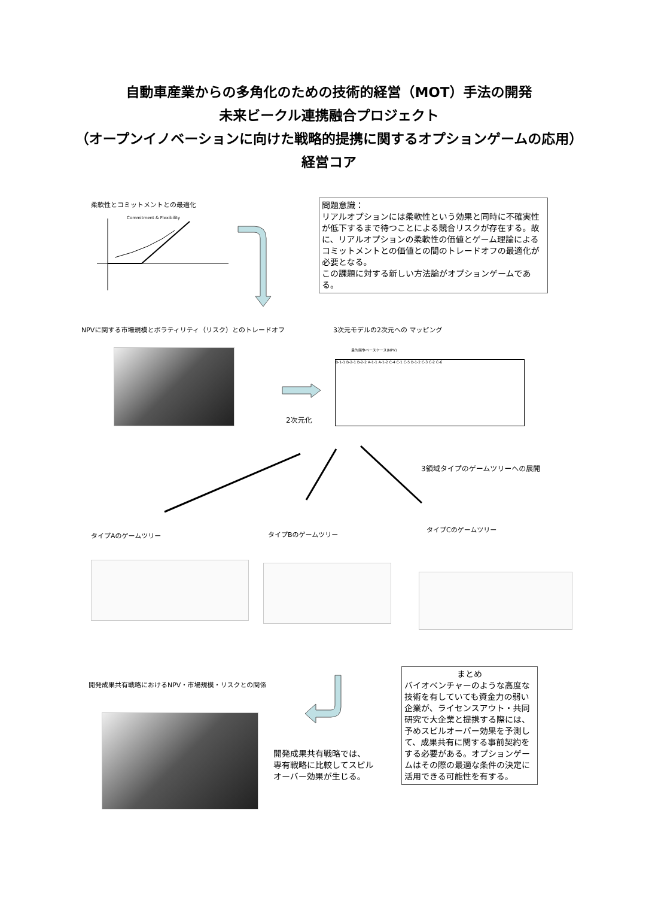自動車産業からの多角化のための技術的経営（MOT）手法の開発
未来ビークル連携融合プロジェクト
（オープンイノベーションに向けた戦略的提携に関するオプションゲームの応用）
経営コア
柔軟性とコミットメントとの最適化
Commitment & Flexibility
問題意識：
リアルオプションには柔軟性という効果と同時に不確実性が低下するまで待つことによる競合リスクが存在する。故に、リアルオプションの柔軟性の価値とゲーム理論によるコミットメントとの価値との間のトレードオフの最適化が必要となる。
この課題に対する新しい方法論がオプションゲームである。
NPVに関する市場規模とボラティリティ（リスク）とのトレードオフ
3次元モデルの2次元への マッピング
2次元化
量的競争ベースケース(NPV)
B-1-1 B-2-1 B-2-2 A-1-1 A-1-2 C-4 C-1 C-5 B-1-2 C-3 C-2 C-6
3領域タイプのゲームツリーへの展開
タイプAのゲームツリー タイプBのゲームツリー
タイプCのゲームツリー
開発成果共有戦略におけるNPV・市場規模・リスクとの関係
開発成果共有戦略では、
専有戦略に比較してスピル
オーバー効果が生じる。
まとめ
バイオベンチャーのような高度な技術を有していても資金力の弱い企業が、ライセンスアウト・共同研究で大企業と提携する際には、予めスピルオーバー効果を予測して、成果共有に関する事前契約をする必要がある。オプションゲームはその際の最適な条件の決定に活用できる可能性を有する。